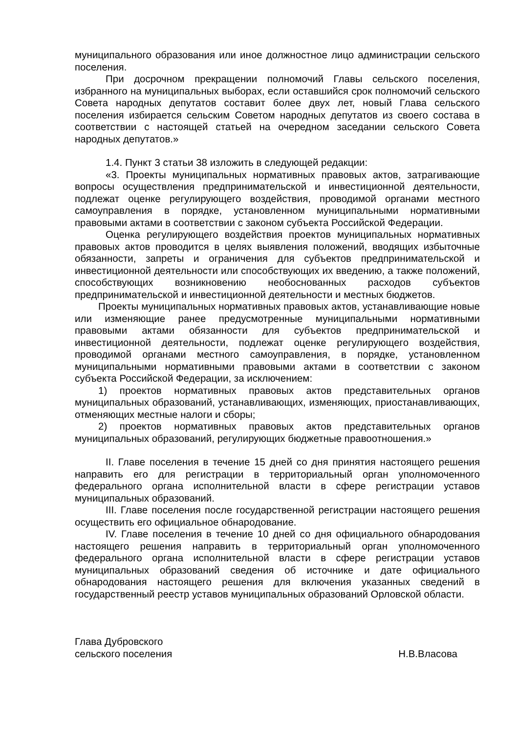муниципального образования или иное должностное лицо администрации сельского поселения.
При досрочном прекращении полномочий Главы сельского поселения, избранного на муниципальных выборах, если оставшийся срок полномочий сельского Совета народных депутатов составит более двух лет, новый Глава сельского поселения избирается сельским Советом народных депутатов из своего состава в соответствии с настоящей статьей на очередном заседании сельского Совета народных депутатов.»
1.4. Пункт 3 статьи 38 изложить в следующей редакции:
«3. Проекты муниципальных нормативных правовых актов, затрагивающие вопросы осуществления предпринимательской и инвестиционной деятельности, подлежат оценке регулирующего воздействия, проводимой органами местного самоуправления в порядке, установленном муниципальными нормативными правовыми актами в соответствии с законом субъекта Российской Федерации.
Оценка регулирующего воздействия проектов муниципальных нормативных правовых актов проводится в целях выявления положений, вводящих избыточные обязанности, запреты и ограничения для субъектов предпринимательской и инвестиционной деятельности или способствующих их введению, а также положений, способствующих возникновению необоснованных расходов субъектов предпринимательской и инвестиционной деятельности и местных бюджетов.
Проекты муниципальных нормативных правовых актов, устанавливающие новые или изменяющие ранее предусмотренные муниципальными нормативными правовыми актами обязанности для субъектов предпринимательской и инвестиционной деятельности, подлежат оценке регулирующего воздействия, проводимой органами местного самоуправления, в порядке, установленном муниципальными нормативными правовыми актами в соответствии с законом субъекта Российской Федерации, за исключением:
1) проектов нормативных правовых актов представительных органов муниципальных образований, устанавливающих, изменяющих, приостанавливающих, отменяющих местные налоги и сборы;
2) проектов нормативных правовых актов представительных органов муниципальных образований, регулирующих бюджетные правоотношения.»
II. Главе поселения в течение 15 дней со дня принятия настоящего решения направить его для регистрации в территориальный орган уполномоченного федерального органа исполнительной власти в сфере регистрации уставов муниципальных образований.
III. Главе поселения после государственной регистрации настоящего решения осуществить его официальное обнародование.
IV. Главе поселения в течение 10 дней со дня официального обнародования настоящего решения направить в территориальный орган уполномоченного федерального органа исполнительной власти в сфере регистрации уставов муниципальных образований сведения об источнике и дате официального обнародования настоящего решения для включения указанных сведений в государственный реестр уставов муниципальных образований Орловской области.
Глава Дубровского
сельского поселения
Н.В.Власова